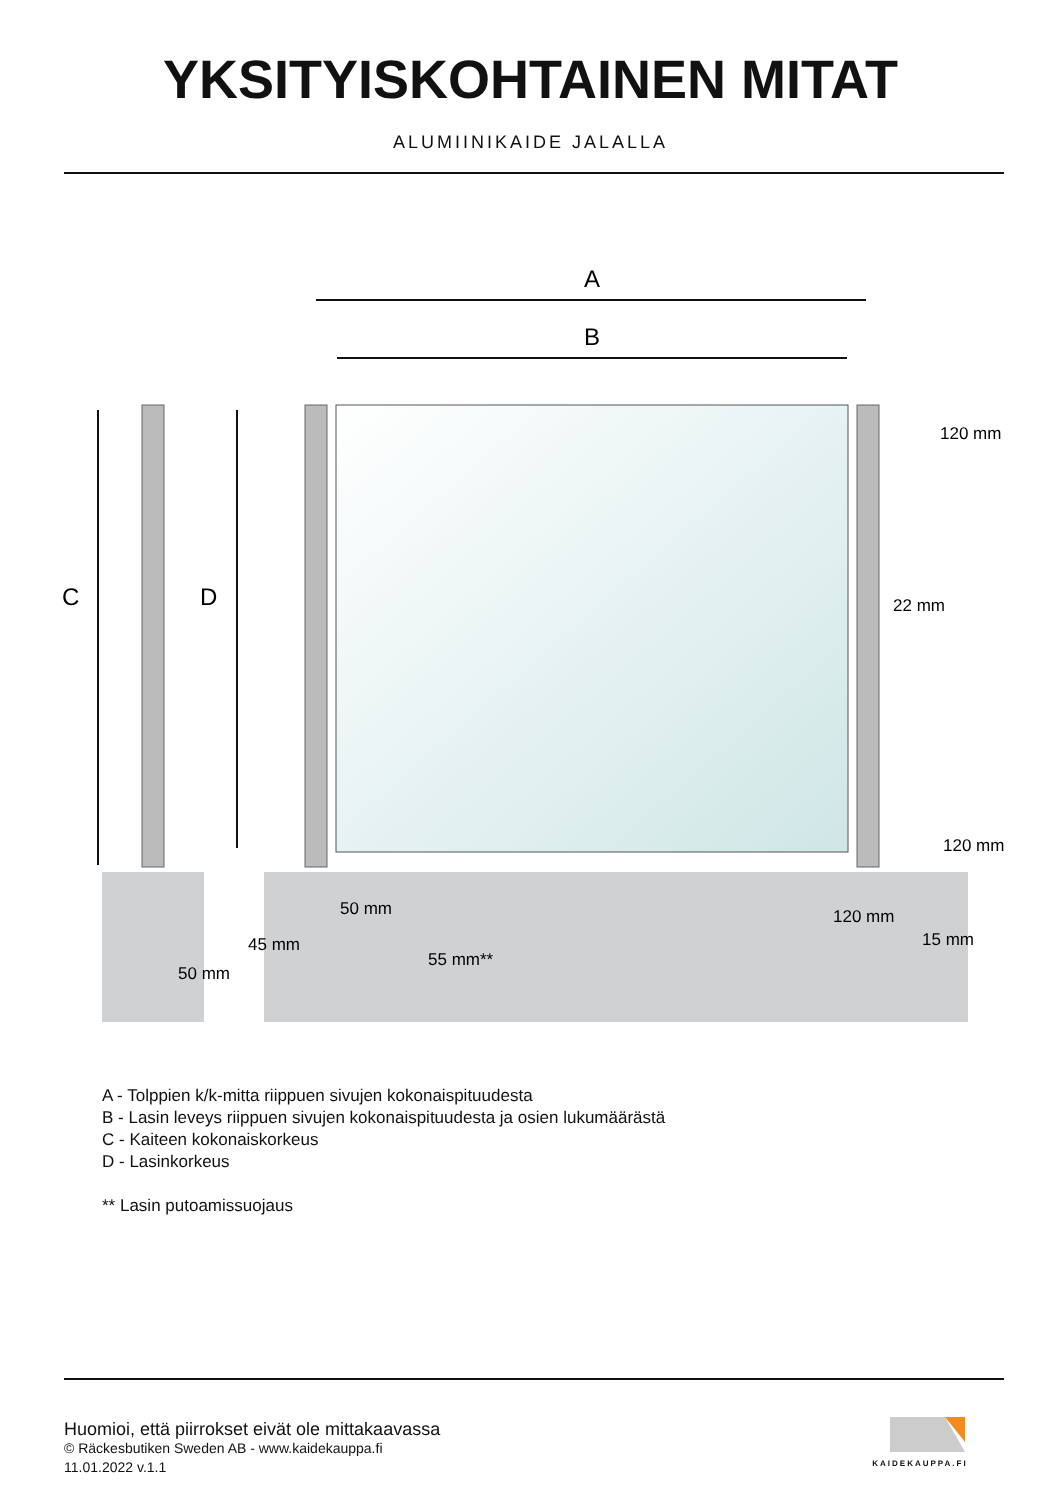YKSITYISKOHTAINEN MITAT
ALUMIINIKAIDE JALALLA
A
B
C
D
120 mm
22 mm
120 mm
50 mm
50 mm
120 mm
45 mm
55 mm**
15 mm
A - Tolppien k/k-mitta riippuen sivujen kokonaispituudesta
B - Lasin leveys riippuen sivujen kokonaispituudesta ja osien lukumäärästä
C - Kaiteen kokonaiskorkeus
D - Lasinkorkeus
** Lasin putoamissuojaus
Huomioi, että piirrokset eivät ole mittakaavassa
© Räckesbutiken Sweden AB - www.kaidekauppa.fi
11.01.2022 v.1.1
KAIDEKAUPPA.FI